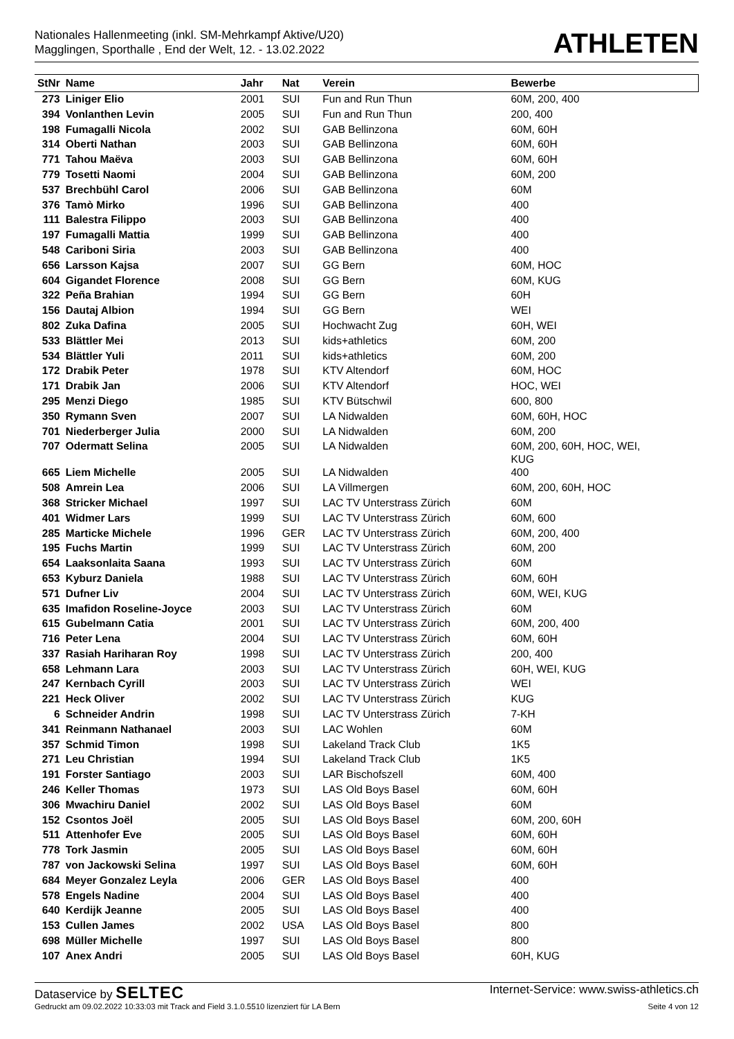Nationales Hallenmeeting (inkl. SM-Mehrkampf Aktive/U20)
Magglingen, Sporthalle , End der Welt, 12. - 13.02.2022
ATHLETEN
| StNr | Name | Jahr | Nat | Verein | Bewerbe |
| --- | --- | --- | --- | --- | --- |
| 273 | Liniger Elio | 2001 | SUI | Fun and Run Thun | 60M, 200, 400 |
| 394 | Vonlanthen Levin | 2005 | SUI | Fun and Run Thun | 200, 400 |
| 198 | Fumagalli Nicola | 2002 | SUI | GAB Bellinzona | 60M, 60H |
| 314 | Oberti Nathan | 2003 | SUI | GAB Bellinzona | 60M, 60H |
| 771 | Tahou Maëva | 2003 | SUI | GAB Bellinzona | 60M, 60H |
| 779 | Tosetti Naomi | 2004 | SUI | GAB Bellinzona | 60M, 200 |
| 537 | Brechbühl Carol | 2006 | SUI | GAB Bellinzona | 60M |
| 376 | Tamò Mirko | 1996 | SUI | GAB Bellinzona | 400 |
| 111 | Balestra Filippo | 2003 | SUI | GAB Bellinzona | 400 |
| 197 | Fumagalli Mattia | 1999 | SUI | GAB Bellinzona | 400 |
| 548 | Cariboni Siria | 2003 | SUI | GAB Bellinzona | 400 |
| 656 | Larsson Kajsa | 2007 | SUI | GG Bern | 60M, HOC |
| 604 | Gigandet Florence | 2008 | SUI | GG Bern | 60M, KUG |
| 322 | Peña Brahian | 1994 | SUI | GG Bern | 60H |
| 156 | Dautaj Albion | 1994 | SUI | GG Bern | WEI |
| 802 | Zuka Dafina | 2005 | SUI | Hochwacht Zug | 60H, WEI |
| 533 | Blättler Mei | 2013 | SUI | kids+athletics | 60M, 200 |
| 534 | Blättler Yuli | 2011 | SUI | kids+athletics | 60M, 200 |
| 172 | Drabik Peter | 1978 | SUI | KTV Altendorf | 60M, HOC |
| 171 | Drabik Jan | 2006 | SUI | KTV Altendorf | HOC, WEI |
| 295 | Menzi Diego | 1985 | SUI | KTV Bütschwil | 600, 800 |
| 350 | Rymann Sven | 2007 | SUI | LA Nidwalden | 60M, 60H, HOC |
| 701 | Niederberger Julia | 2000 | SUI | LA Nidwalden | 60M, 200 |
| 707 | Odermatt Selina | 2005 | SUI | LA Nidwalden | 60M, 200, 60H, HOC, WEI, KUG |
| 665 | Liem Michelle | 2005 | SUI | LA Nidwalden | 400 |
| 508 | Amrein Lea | 2006 | SUI | LA Villmergen | 60M, 200, 60H, HOC |
| 368 | Stricker Michael | 1997 | SUI | LAC TV Unterstrass Zürich | 60M |
| 401 | Widmer Lars | 1999 | SUI | LAC TV Unterstrass Zürich | 60M, 600 |
| 285 | Marticke Michele | 1996 | GER | LAC TV Unterstrass Zürich | 60M, 200, 400 |
| 195 | Fuchs Martin | 1999 | SUI | LAC TV Unterstrass Zürich | 60M, 200 |
| 654 | Laaksonlaita Saana | 1993 | SUI | LAC TV Unterstrass Zürich | 60M |
| 653 | Kyburz Daniela | 1988 | SUI | LAC TV Unterstrass Zürich | 60M, 60H |
| 571 | Dufner Liv | 2004 | SUI | LAC TV Unterstrass Zürich | 60M, WEI, KUG |
| 635 | Imafidon Roseline-Joyce | 2003 | SUI | LAC TV Unterstrass Zürich | 60M |
| 615 | Gubelmann Catia | 2001 | SUI | LAC TV Unterstrass Zürich | 60M, 200, 400 |
| 716 | Peter Lena | 2004 | SUI | LAC TV Unterstrass Zürich | 60M, 60H |
| 337 | Rasiah Hariharan Roy | 1998 | SUI | LAC TV Unterstrass Zürich | 200, 400 |
| 658 | Lehmann Lara | 2003 | SUI | LAC TV Unterstrass Zürich | 60H, WEI, KUG |
| 247 | Kernbach Cyrill | 2003 | SUI | LAC TV Unterstrass Zürich | WEI |
| 221 | Heck Oliver | 2002 | SUI | LAC TV Unterstrass Zürich | KUG |
| 6 | Schneider Andrin | 1998 | SUI | LAC TV Unterstrass Zürich | 7-KH |
| 341 | Reinmann Nathanael | 2003 | SUI | LAC Wohlen | 60M |
| 357 | Schmid Timon | 1998 | SUI | Lakeland Track Club | 1K5 |
| 271 | Leu Christian | 1994 | SUI | Lakeland Track Club | 1K5 |
| 191 | Forster Santiago | 2003 | SUI | LAR Bischofszell | 60M, 400 |
| 246 | Keller Thomas | 1973 | SUI | LAS Old Boys Basel | 60M, 60H |
| 306 | Mwachiru Daniel | 2002 | SUI | LAS Old Boys Basel | 60M |
| 152 | Csontos Joël | 2005 | SUI | LAS Old Boys Basel | 60M, 200, 60H |
| 511 | Attenhofer Eve | 2005 | SUI | LAS Old Boys Basel | 60M, 60H |
| 778 | Tork Jasmin | 2005 | SUI | LAS Old Boys Basel | 60M, 60H |
| 787 | von Jackowski Selina | 1997 | SUI | LAS Old Boys Basel | 60M, 60H |
| 684 | Meyer Gonzalez Leyla | 2006 | GER | LAS Old Boys Basel | 400 |
| 578 | Engels Nadine | 2004 | SUI | LAS Old Boys Basel | 400 |
| 640 | Kerdijk Jeanne | 2005 | SUI | LAS Old Boys Basel | 400 |
| 153 | Cullen James | 2002 | USA | LAS Old Boys Basel | 800 |
| 698 | Müller Michelle | 1997 | SUI | LAS Old Boys Basel | 800 |
| 107 | Anex Andri | 2005 | SUI | LAS Old Boys Basel | 60H, KUG |
Dataservice by SELTEC Internet-Service: www.swiss-athletics.ch
Gedruckt am 09.02.2022 10:33:03 mit Track and Field 3.1.0.5510 lizenziert für LA Bern Seite 4 von 12